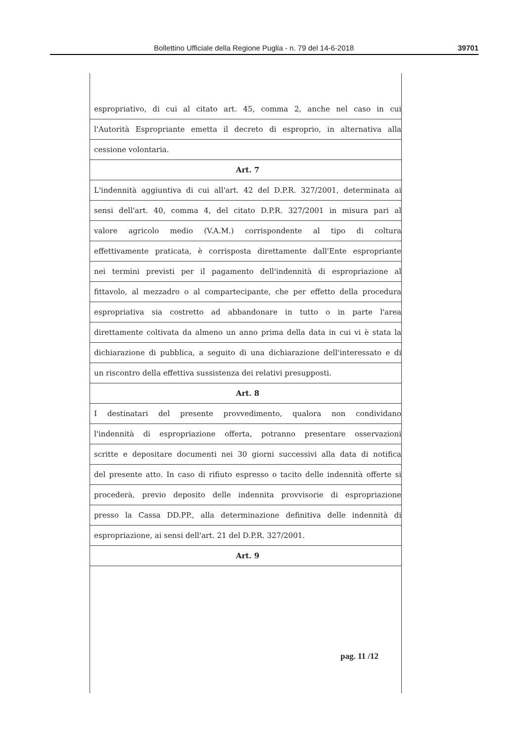Bollettino Ufficiale della Regione Puglia - n. 79 del 14-6-2018 39701
espropriativo, di cui al citato art. 45, comma 2, anche nel caso in cui
l'Autorità Espropriante emetta il decreto di esproprio, in alternativa alla
cessione volontaria.
Art. 7
L'indennità aggiuntiva di cui all'art. 42 del D.P.R. 327/2001, determinata ai
sensi dell'art. 40, comma 4, del citato D.P.R. 327/2001 in misura pari al
valore agricolo medio (V.A.M.) corrispondente al tipo di coltura
effettivamente praticata, è corrisposta direttamente dall'Ente espropriante
nei termini previsti per il pagamento dell'indennità di espropriazione al
fittavolo, al mezzadro o al compartecipante, che per effetto della procedura
espropriativa sia costretto ad abbandonare in tutto o in parte l'area
direttamente coltivata da almeno un anno prima della data in cui vi è stata la
dichiarazione di pubblica, a seguito di una dichiarazione dell'interessato e di
un riscontro della effettiva sussistenza dei relativi presupposti.
Art. 8
I destinatari del presente provvedimento, qualora non condividano
l'indennità di espropriazione offerta, potranno presentare osservazioni
scritte e depositare documenti nei 30 giorni successivi alla data di notifica
del presente atto. In caso di rifiuto espresso o tacito delle indennità offerte si
procederà, previo deposito delle indennita provvisorie di espropriazione
presso la Cassa DD.PP., alla determinazione definitiva delle indennità di
espropriazione, ai sensi dell'art. 21 del D.P.R. 327/2001.
Art. 9
pag. 11 /12